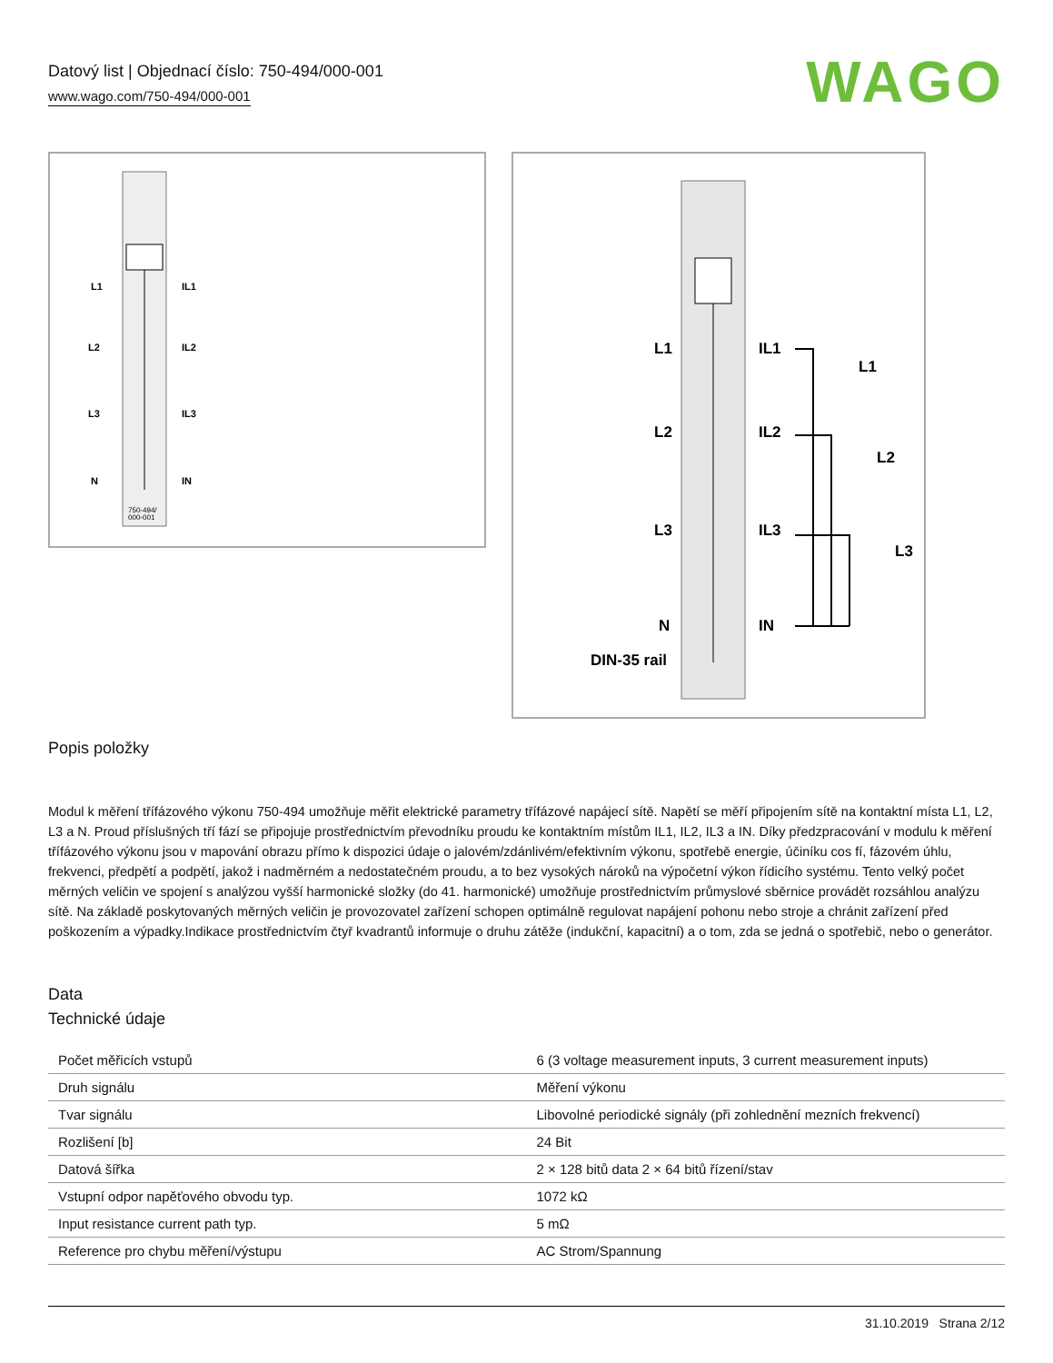Datový list | Objednací číslo: 750-494/000-001
www.wago.com/750-494/000-001
WAGO
L1
IL1
L2
IL2
L3
IL3
N
IN
750-494/
000-001
L1
IL1
L2
IL2
L3
IL3
N
IN
DIN-35 rail
L1
L2
L3
Popis položky
Modul k měření třífázového výkonu 750-494 umožňuje měřit elektrické parametry třífázové napájecí sítě. Napětí se měří připojením sítě na kontaktní místa L1, L2, L3 a N. Proud příslušných tří fází se připojuje prostřednictvím převodníku proudu ke kontaktním místům IL1, IL2, IL3 a IN. Díky předzpracování v modulu k měření třífázového výkonu jsou v mapování obrazu přímo k dispozici údaje o jalovém/zdánlivém/efektivním výkonu, spotřebě energie, účiníku cos fí, fázovém úhlu, frekvenci, předpětí a podpětí, jakož i nadměrném a nedostatečném proudu, a to bez vysokých nároků na výpočetní výkon řídicího systému. Tento velký počet měrných veličin ve spojení s analýzou vyšší harmonické složky (do 41. harmonické) umožňuje prostřednictvím průmyslové sběrnice provádět rozsáhlou analýzu sítě. Na základě poskytovaných měrných veličin je provozovatel zařízení schopen optimálně regulovat napájení pohonu nebo stroje a chránit zařízení před poškozením a výpadky.Indikace prostřednictvím čtyř kvadrantů informuje o druhu zátěže (indukční, kapacitní) a o tom, zda se jedná o spotřebič, nebo o generátor.
Data
Technické údaje
| Počet měřicích vstupů | 6 (3 voltage measurement inputs, 3 current measurement inputs) |
| Druh signálu | Měření výkonu |
| Tvar signálu | Libovolné periodické signály (při zohlednění mezních frekvencí) |
| Rozlišení [b] | 24 Bit |
| Datová šířka | 2 × 128 bitů data 2 × 64 bitů řízení/stav |
| Vstupní odpor napěťového obvodu typ. | 1072 kΩ |
| Input resistance current path typ. | 5 mΩ |
| Reference pro chybu měření/výstupu | AC Strom/Spannung |
31.10.2019 Strana 2/12